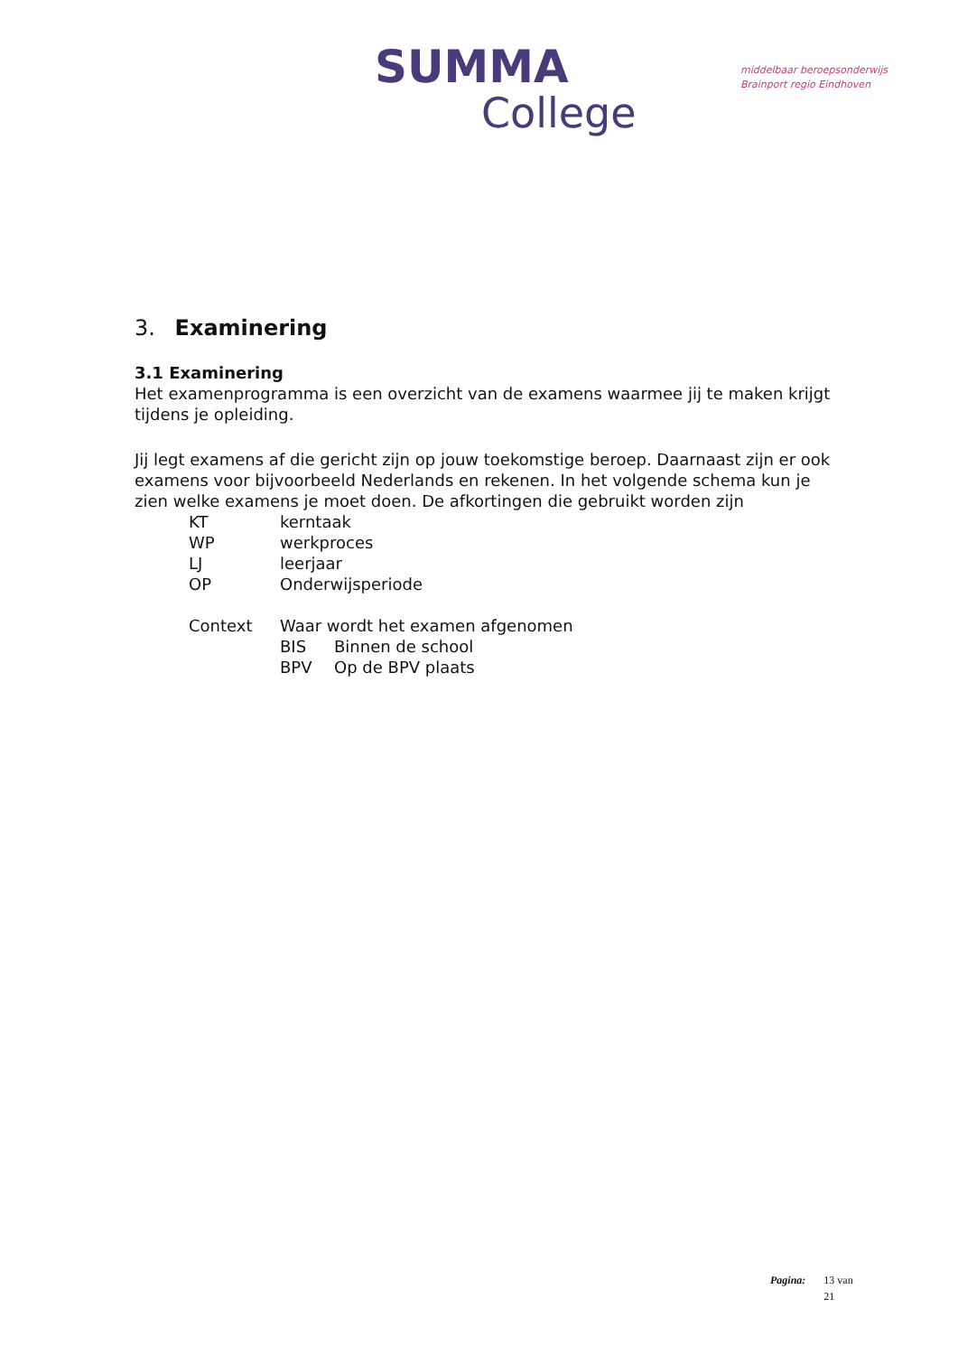SUMMA
College
middelbaar beroepsonderwijs
Brainport regio Eindhoven
3. Examinering
3.1 Examinering
Het examenprogramma is een overzicht van de examens waarmee jij te maken krijgt tijdens je opleiding.
Jij legt examens af die gericht zijn op jouw toekomstige beroep. Daarnaast zijn er ook examens voor bijvoorbeeld Nederlands en rekenen. In het volgende schema kun je zien welke examens je moet doen. De afkortingen die gebruikt worden zijn
| KT | kerntaak | |
| WP | werkproces | |
| LJ | leerjaar | |
| OP | Onderwijsperiode | |
| Context | Waar wordt het examen afgenomen | |
| | BIS | Binnen de school |
| | BPV | Op de BPV plaats |
Pagina: 13 van
21